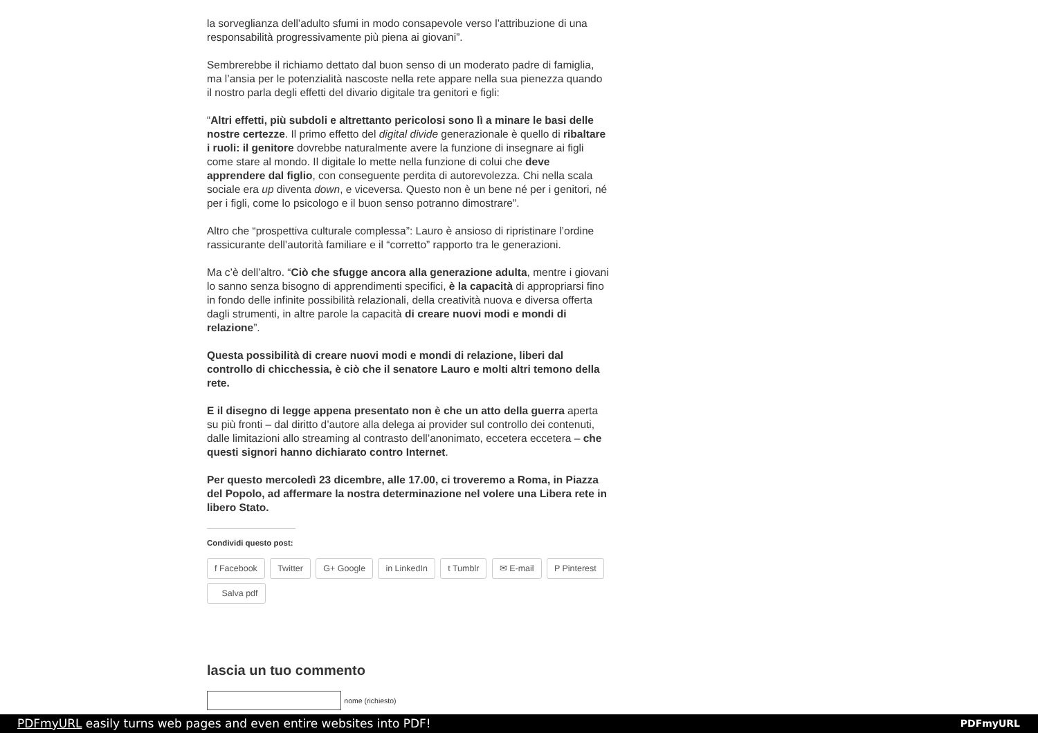la sorveglianza dell’adulto sfumi in modo consapevole verso l’attribuzione di una responsabilità progressivamente più piena ai giovani”.
Sembrerebbe il richiamo dettato dal buon senso di un moderato padre di famiglia, ma l’ansia per le potenzialità nascoste nella rete appare nella sua pienezza quando il nostro parla degli effetti del divario digitale tra genitori e figli:
“Altri effetti, più subdoli e altrettanto pericolosi sono lì a minare le basi delle nostre certezze. Il primo effetto del digital divide generazionale è quello di ribaltare i ruoli: il genitore dovrebbe naturalmente avere la funzione di insegnare ai figli come stare al mondo. Il digitale lo mette nella funzione di colui che deve apprendere dal figlio, con conseguente perdita di autorevolezza. Chi nella scala sociale era up diventa down, e viceversa. Questo non è un bene né per i genitori, né per i figli, come lo psicologo e il buon senso potranno dimostrare”.
Altro che “prospettiva culturale complessa”: Lauro è ansioso di ripristinare l’ordine rassicurante dell’autorità familiare e il “corretto” rapporto tra le generazioni.
Ma c’è dell’altro. “Ciò che sfugge ancora alla generazione adulta, mentre i giovani lo sanno senza bisogno di apprendimenti specifici, è la capacità di appropriarsi fino in fondo delle infinite possibilità relazionali, della creatività nuova e diversa offerta dagli strumenti, in altre parole la capacità di creare nuovi modi e mondi di relazione”.
Questa possibilità di creare nuovi modi e mondi di relazione, liberi dal controllo di chicchessia, è ciò che il senatore Lauro e molti altri temono della rete.
E il disegno di legge appena presentato non è che un atto della guerra aperta su più fronti – dal diritto d’autore alla delega ai provider sul controllo dei contenuti, dalle limitazioni allo streaming al contrasto dell’anonimato, eccetera eccetera – che questi signori hanno dichiarato contro Internet.
Per questo mercoledì 23 dicembre, alle 17.00, ci troveremo a Roma, in Piazza del Popolo, ad affermare la nostra determinazione nel volere una Libera rete in libero Stato.
Condividi questo post:
f Facebook Twitter G+ Google in LinkedIn t Tumblr ✉ E-mail P Pinterest
Salva pdf
lascia un tuo commento
nome (richiesto)
PDFmyURL easily turns web pages and even entire websites into PDF! PDFmyURL